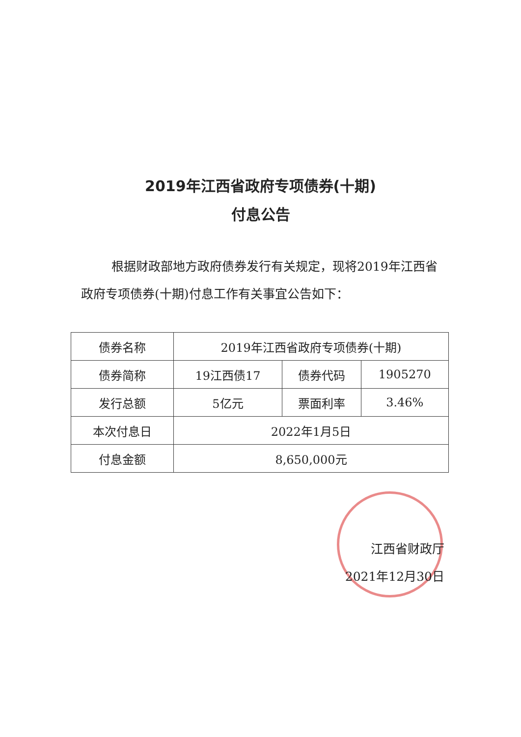2019年江西省政府专项债券(十期)
付息公告
根据财政部地方政府债券发行有关规定，现将2019年江西省政府专项债券(十期)付息工作有关事宜公告如下：
| 债券名称 | 2019年江西省政府专项债券(十期) | | |
| 债券简称 | 19江西债17 | 债券代码 | 1905270 |
| 发行总额 | 5亿元 | 票面利率 | 3.46% |
| 本次付息日 | 2022年1月5日 | | |
| 付息金额 | 8,650,000元 | | |
江西省财政厅
2021年12月30日